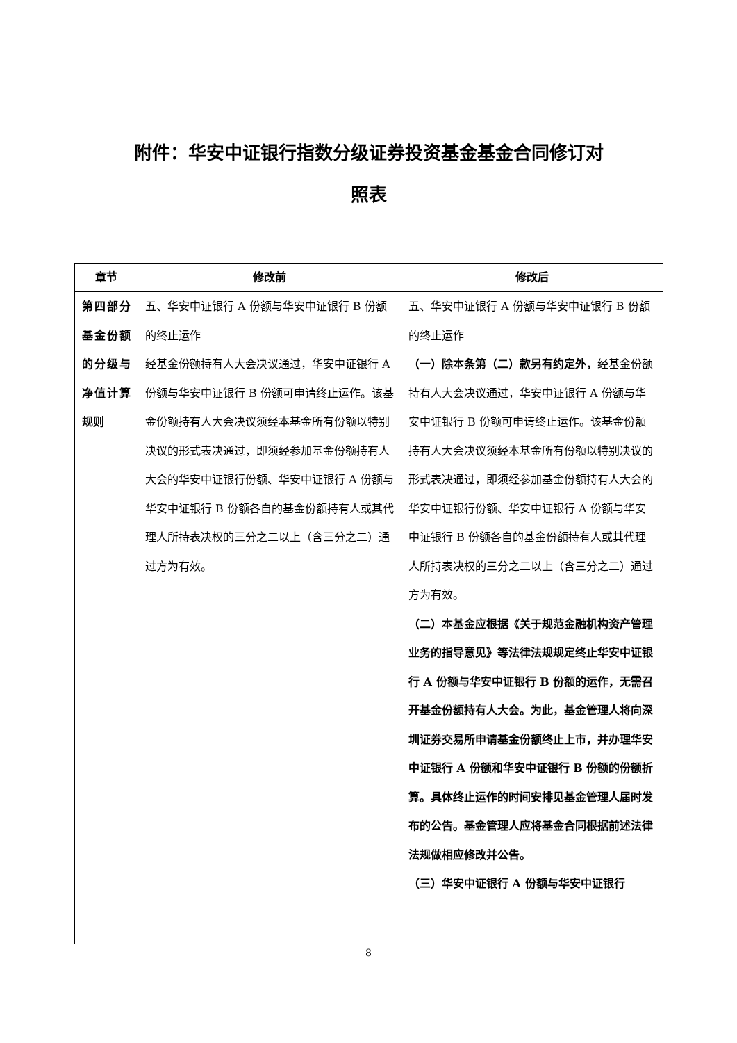附件：华安中证银行指数分级证券投资基金基金合同修订对
照表
| 章节 | 修改前 | 修改后 |
| --- | --- | --- |
| 第四部分 基金份额的分级与净值计算规则 | 五、华安中证银行 A 份额与华安中证银行 B 份额的终止运作 经基金份额持有人大会决议通过，华安中证银行 A 份额与华安中证银行 B 份额可申请终止运作。该基金份额持有人大会决议须经本基金所有份额以特别决议的形式表决通过，即须经参加基金份额持有人大会的华安中证银行份额、华安中证银行 A 份额与华安中证银行 B 份额各自的基金份额持有人或其代理人所持表决权的三分之二以上（含三分之二）通过方为有效。 | 五、华安中证银行 A 份额与华安中证银行 B 份额的终止运作 （一）除本条第（二）款另有约定外， 经基金份额持有人大会决议通过，华安中证银行 A 份额与华安中证银行 B 份额可申请终止运作。该基金份额持有人大会决议须经本基金所有份额以特别决议的形式表决通过，即须经参加基金份额持有人大会的华安中证银行份额、华安中证银行 A 份额与华安中证银行 B 份额各自的基金份额持有人或其代理人所持表决权的三分之二以上（含三分之二）通过方为有效。 （二）本基金应根据《关于规范金融机构资产管理业务的指导意见》等法律法规规定终止华安中证银行 A 份额与华安中证银行 B 份额的运作，无需召开基金份额持有人大会。为此，基金管理人将向深圳证券交易所申请基金份额终止上市，并办理华安中证银行 A 份额和华安中证银行 B 份额的份额折算。具体终止运作的时间安排见基金管理人届时发布的公告。基金管理人应将基金合同根据前述法律法规做相应修改并公告。 （三）华安中证银行 A 份额与华安中证银行 |
8